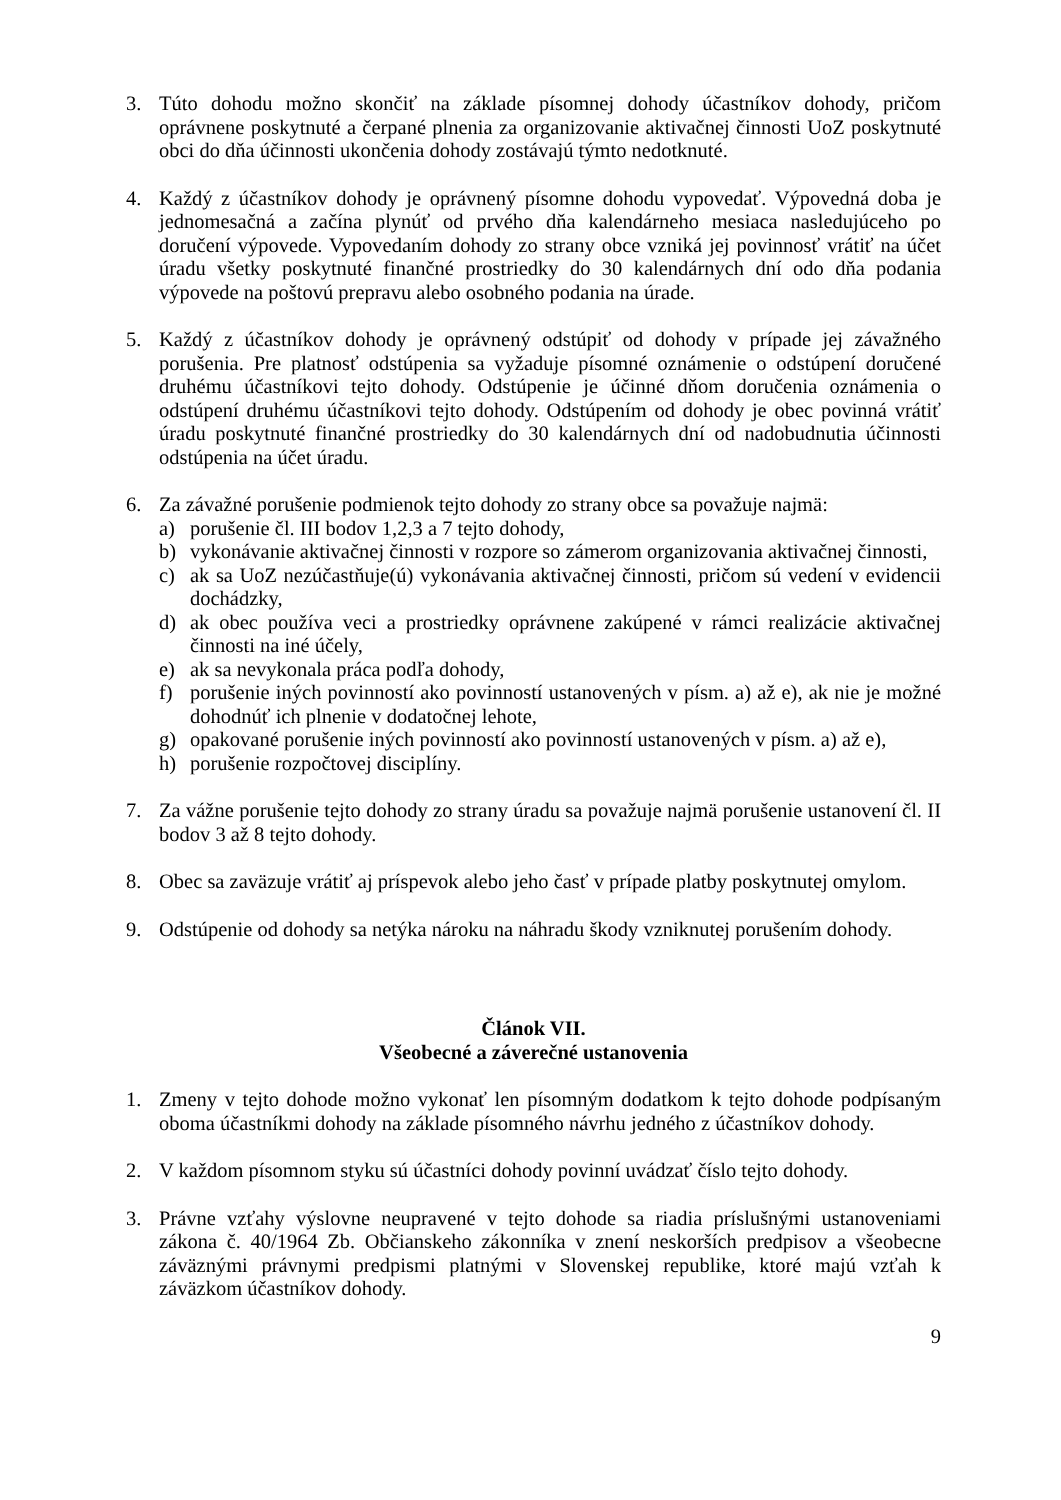3. Túto dohodu možno skončiť na základe písomnej dohody účastníkov dohody, pričom oprávnene poskytnuté a čerpané plnenia za organizovanie aktivačnej činnosti UoZ poskytnuté obci do dňa účinnosti ukončenia dohody zostávajú týmto nedotknuté.
4. Každý z účastníkov dohody je oprávnený písomne dohodu vypovedať. Výpovedná doba je jednomesačná a začína plynúť od prvého dňa kalendárneho mesiaca nasledujúceho po doručení výpovede. Vypovedaním dohody zo strany obce vzniká jej povinnosť vrátiť na účet úradu všetky poskytnuté finančné prostriedky do 30 kalendárnych dní odo dňa podania výpovede na poštovú prepravu alebo osobného podania na úrade.
5. Každý z účastníkov dohody je oprávnený odstúpiť od dohody v prípade jej závažného porušenia. Pre platnosť odstúpenia sa vyžaduje písomné oznámenie o odstúpení doručené druhému účastníkovi tejto dohody. Odstúpenie je účinné dňom doručenia oznámenia o odstúpení druhému účastníkovi tejto dohody. Odstúpením od dohody je obec povinná vrátiť úradu poskytnuté finančné prostriedky do 30 kalendárnych dní od nadobudnutia účinnosti odstúpenia na účet úradu.
6. Za závažné porušenie podmienok tejto dohody zo strany obce sa považuje najmä:
a) porušenie čl. III bodov 1,2,3 a 7 tejto dohody,
b) vykonávanie aktivačnej činnosti v rozpore so zámerom organizovania aktivačnej činnosti,
c) ak sa UoZ nezúčastňuje(ú) vykonávania aktivačnej činnosti, pričom sú vedení v evidencii dochádzky,
d) ak obec používa veci a prostriedky oprávnene zakúpené v rámci realizácie aktivačnej činnosti na iné účely,
e) ak sa nevykonala práca podľa dohody,
f) porušenie iných povinností ako povinností ustanovených v písm. a) až e), ak nie je možné dohodnúť ich plnenie v dodatočnej lehote,
g) opakované porušenie iných povinností ako povinností ustanovených v písm. a) až e),
h) porušenie rozpočtovej disciplíny.
7. Za vážne porušenie tejto dohody zo strany úradu sa považuje najmä porušenie ustanovení čl. II bodov 3 až 8 tejto dohody.
8. Obec sa zaväzuje vrátiť aj príspevok alebo jeho časť v prípade platby poskytnutej omylom.
9. Odstúpenie od dohody sa netýka nároku na náhradu škody vzniknutej porušením dohody.
Článok VII.
Všeobecné a záverečné ustanovenia
1. Zmeny v tejto dohode možno vykonať len písomným dodatkom k tejto dohode podpísaným oboma účastníkmi dohody na základe písomného návrhu jedného z účastníkov dohody.
2. V každom písomnom styku sú účastníci dohody povinní uvádzať číslo tejto dohody.
3. Právne vzťahy výslovne neupravené v tejto dohode sa riadia príslušnými ustanoveniami zákona č. 40/1964 Zb. Občianskeho zákonníka v znení neskorších predpisov a všeobecne záväznými právnymi predpismi platnými v Slovenskej republike, ktoré majú vzťah k záväzkom účastníkov dohody.
9